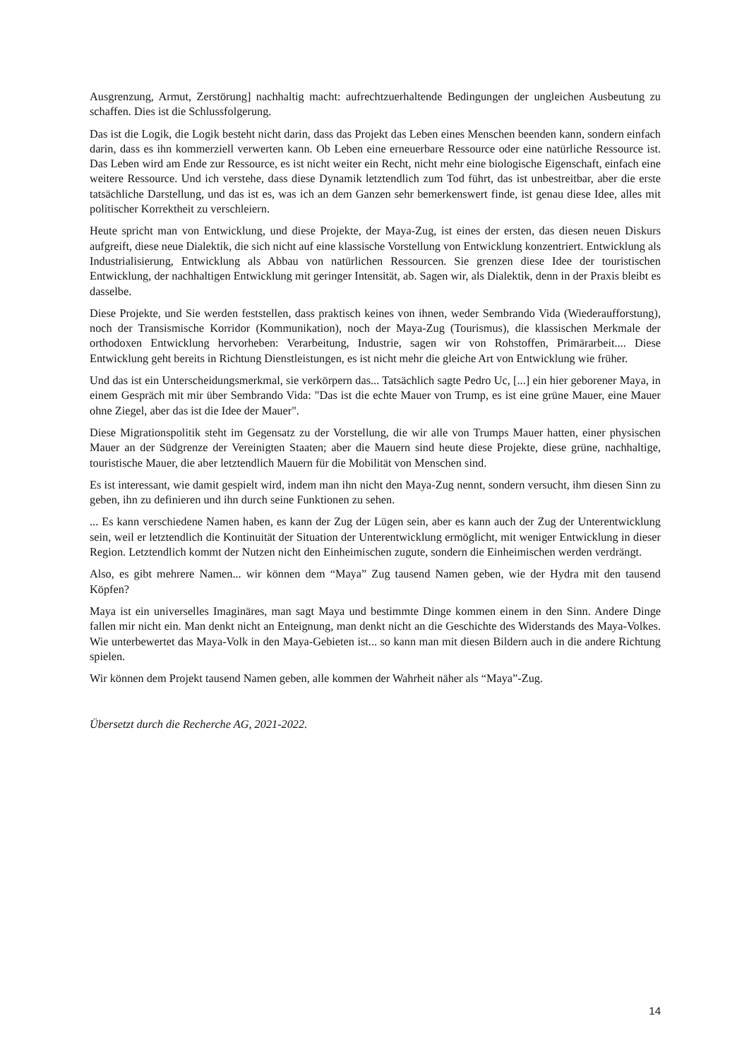Ausgrenzung, Armut, Zerstörung] nachhaltig macht: aufrechtzuerhaltende Bedingungen der ungleichen Ausbeutung zu schaffen. Dies ist die Schlussfolgerung.
Das ist die Logik, die Logik besteht nicht darin, dass das Projekt das Leben eines Menschen beenden kann, sondern einfach darin, dass es ihn kommerziell verwerten kann. Ob Leben eine erneuerbare Ressource oder eine natürliche Ressource ist. Das Leben wird am Ende zur Ressource, es ist nicht weiter ein Recht, nicht mehr eine biologische Eigenschaft, einfach eine weitere Ressource. Und ich verstehe, dass diese Dynamik letztendlich zum Tod führt, das ist unbestreitbar, aber die erste tatsächliche Darstellung, und das ist es, was ich an dem Ganzen sehr bemerkenswert finde, ist genau diese Idee, alles mit politischer Korrektheit zu verschleiern.
Heute spricht man von Entwicklung, und diese Projekte, der Maya-Zug, ist eines der ersten, das diesen neuen Diskurs aufgreift, diese neue Dialektik, die sich nicht auf eine klassische Vorstellung von Entwicklung konzentriert. Entwicklung als Industrialisierung, Entwicklung als Abbau von natürlichen Ressourcen. Sie grenzen diese Idee der touristischen Entwicklung, der nachhaltigen Entwicklung mit geringer Intensität, ab. Sagen wir, als Dialektik, denn in der Praxis bleibt es dasselbe.
Diese Projekte, und Sie werden feststellen, dass praktisch keines von ihnen, weder Sembrando Vida (Wiederaufforstung), noch der Transismische Korridor (Kommunikation), noch der Maya-Zug (Tourismus), die klassischen Merkmale der orthodoxen Entwicklung hervorheben: Verarbeitung, Industrie, sagen wir von Rohstoffen, Primärarbeit.... Diese Entwicklung geht bereits in Richtung Dienstleistungen, es ist nicht mehr die gleiche Art von Entwicklung wie früher.
Und das ist ein Unterscheidungsmerkmal, sie verkörpern das... Tatsächlich sagte Pedro Uc, [...] ein hier geborener Maya, in einem Gespräch mit mir über Sembrando Vida: "Das ist die echte Mauer von Trump, es ist eine grüne Mauer, eine Mauer ohne Ziegel, aber das ist die Idee der Mauer".
Diese Migrationspolitik steht im Gegensatz zu der Vorstellung, die wir alle von Trumps Mauer hatten, einer physischen Mauer an der Südgrenze der Vereinigten Staaten; aber die Mauern sind heute diese Projekte, diese grüne, nachhaltige, touristische Mauer, die aber letztendlich Mauern für die Mobilität von Menschen sind.
Es ist interessant, wie damit gespielt wird, indem man ihn nicht den Maya-Zug nennt, sondern versucht, ihm diesen Sinn zu geben, ihn zu definieren und ihn durch seine Funktionen zu sehen.
... Es kann verschiedene Namen haben, es kann der Zug der Lügen sein, aber es kann auch der Zug der Unterentwicklung sein, weil er letztendlich die Kontinuität der Situation der Unterentwicklung ermöglicht, mit weniger Entwicklung in dieser Region. Letztendlich kommt der Nutzen nicht den Einheimischen zugute, sondern die Einheimischen werden verdrängt.
Also, es gibt mehrere Namen... wir können dem “Maya” Zug tausend Namen geben, wie der Hydra mit den tausend Köpfen?
Maya ist ein universelles Imaginäres, man sagt Maya und bestimmte Dinge kommen einem in den Sinn. Andere Dinge fallen mir nicht ein. Man denkt nicht an Enteignung, man denkt nicht an die Geschichte des Widerstands des Maya-Volkes. Wie unterbewertet das Maya-Volk in den Maya-Gebieten ist... so kann man mit diesen Bildern auch in die andere Richtung spielen.
Wir können dem Projekt tausend Namen geben, alle kommen der Wahrheit näher als “Maya”-Zug.
Übersetzt durch die Recherche AG, 2021-2022.
14